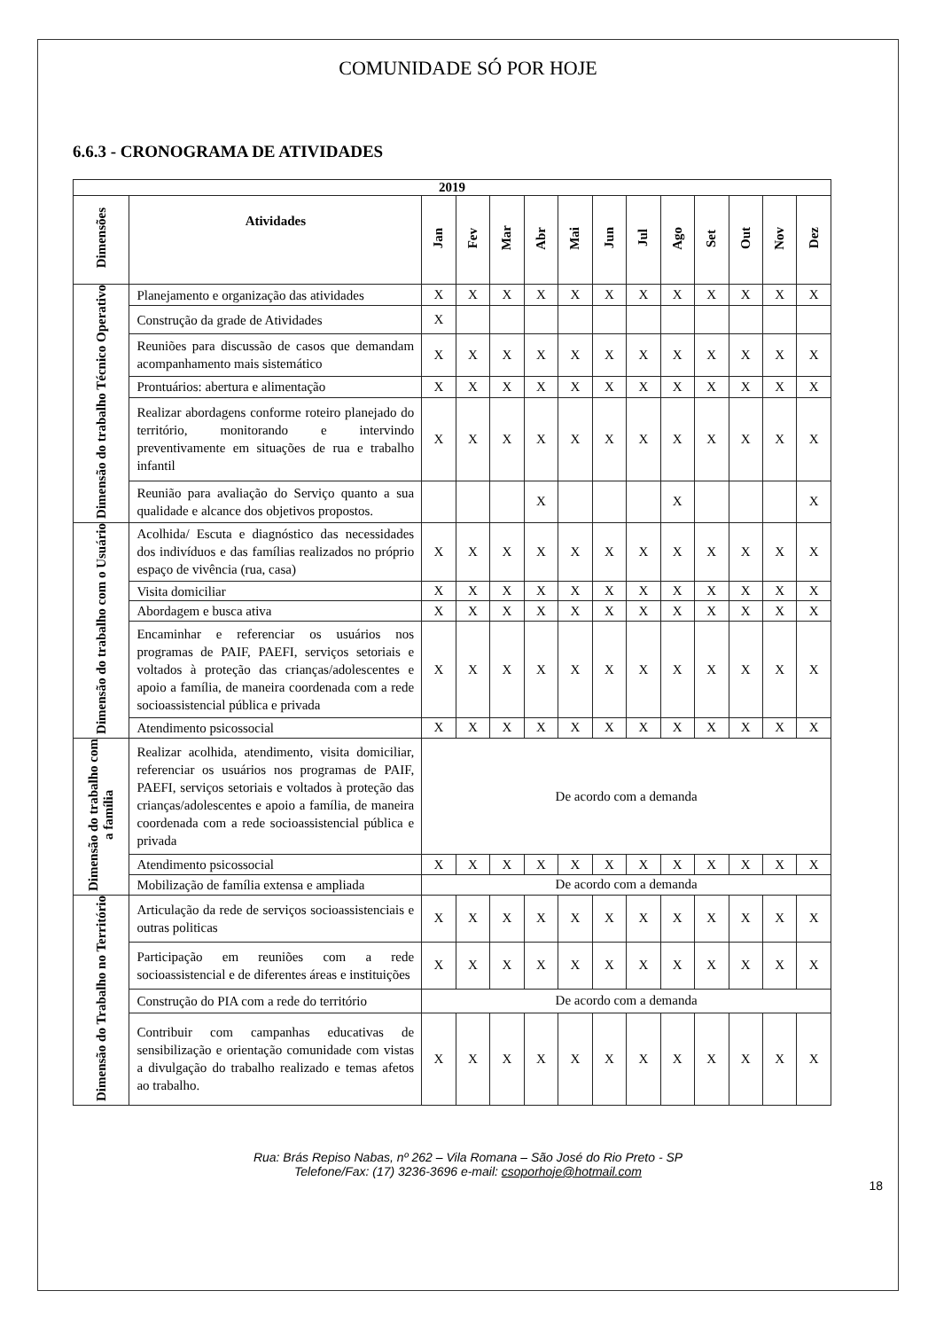COMUNIDADE SÓ POR HOJE
6.6.3 - CRONOGRAMA DE ATIVIDADES
| 2019 | | | | | | | | | | | | | |
| --- | --- | --- | --- | --- | --- | --- | --- | --- | --- | --- | --- | --- | --- |
| Dimensões | Atividades | Jan | Fev | Mar | Abr | Mai | Jun | Jul | Ago | Set | Out | Nov | Dez |
| Dimensão do trabalho Técnico Operativo | Planejamento e organização das atividades | X | X | X | X | X | X | X | X | X | X | X | X |
| | Construção da grade de Atividades | X | | | | | | | | | | | |
| | Reuniões para discussão de casos que demandam acompanhamento mais sistemático | X | X | X | X | X | X | X | X | X | X | X | X |
| | Prontuários: abertura e alimentação | X | X | X | X | X | X | X | X | X | X | X | X |
| | Realizar abordagens conforme roteiro planejado do território, monitorando e intervindo preventivamente em situações de rua e trabalho infantil | X | X | X | X | X | X | X | X | X | X | X | X |
| | Reunião para avaliação do Serviço quanto a sua qualidade e alcance dos objetivos propostos. | | | | X | | | | X | | | | X |
| Dimensão do trabalho com o Usuário | Acolhida/ Escuta e diagnóstico das necessidades dos indivíduos e das famílias realizados no próprio espaço de vivência (rua, casa) | X | X | X | X | X | X | X | X | X | X | X | X |
| | Visita domiciliar | X | X | X | X | X | X | X | X | X | X | X | X |
| | Abordagem e busca ativa | X | X | X | X | X | X | X | X | X | X | X | X |
| | Encaminhar e referenciar os usuários nos programas de PAIF, PAEFI, serviços setoriais e voltados à proteção das crianças/adolescentes e apoio a família, de maneira coordenada com a rede socioassistencial pública e privada | X | X | X | X | X | X | X | X | X | X | X | X |
| | Atendimento psicossocial | X | X | X | X | X | X | X | X | X | X | X | X |
| Dimensão do trabalho com a família | Realizar acolhida, atendimento, visita domiciliar, referenciar os usuários nos programas de PAIF, PAEFI, serviços setoriais e voltados à proteção das crianças/adolescentes e apoio a família, de maneira coordenada com a rede socioassistencial pública e privada | De acordo com a demanda | | | | | | | | | | | |
| | Atendimento psicossocial | X | X | X | X | X | X | X | X | X | X | X | X |
| | Mobilização de família extensa e ampliada | De acordo com a demanda | | | | | | | | | | | |
| Dimensão do Trabalho no Território | Articulação da rede de serviços socioassistenciais e outras politicas | X | X | X | X | X | X | X | X | X | X | X | X |
| | Participação em reuniões com a rede socioassistencial e de diferentes áreas e instituições | X | X | X | X | X | X | X | X | X | X | X | X |
| | Construção do PIA com a rede do território | De acordo com a demanda | | | | | | | | | | | |
| | Contribuir com campanhas educativas de sensibilização e orientação comunidade com vistas a divulgação do trabalho realizado e temas afetos ao trabalho. | X | X | X | X | X | X | X | X | X | X | X | X |
Rua: Brás Repiso Nabas, nº 262 – Vila Romana – São José do Rio Preto - SP
Telefone/Fax: (17) 3236-3696 e-mail: csoporhoje@hotmail.com
18